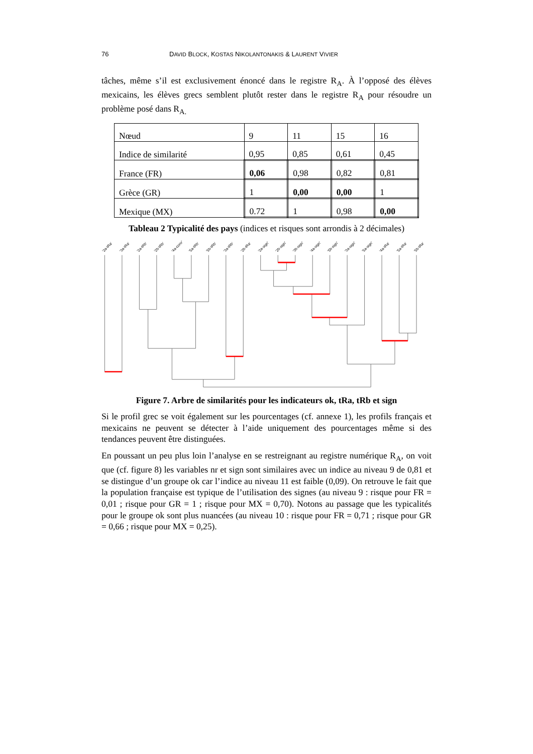76 DAVID BLOCK, KOSTAS NIKOLANTONAKIS & LAURENT VIVIER
tâches, même s’il est exclusivement énoncé dans le registre R<sub>A</sub>. À l’opposé des élèves mexicains, les élèves grecs semblent plutôt rester dans le registre R<sub>A</sub> pour résoudre un problème posé dans R<sub>A.</sub>
| Nœud | 9 | 11 | 15 | 16 |
| Indice de similarité | 0,95 | 0,85 | 0,61 | 0,45 |
| France (FR) | 0,06 | 0,98 | 0,82 | 0,81 |
| Grèce (GR) | 1 | 0,00 | 0,00 | 1 |
| Mexique (MX) | 0.72 | 1 | 0,98 | 0,00 |
Tableau 2 Typicalité des pays (indices et risques sont arrondis à 2 décimales)
'2a-tRa'
'3a-tRa'
'2a-tRb'
'2b-tRb'
'4a-conv'
'5a-tRb'
'5b-tRb'
'3a-tRb'
'2b-tRa'
'2a-sign'
'2b-sign'
'3b-sign'
'4a-sign'
'5b-sign'
'3a-sign'
'5a-sign'
'4a-tRa'
'5a-tRa'
'5b-tRa'
Figure 7. Arbre de similarités pour les indicateurs ok, tRa, tRb et sign
Si le profil grec se voit également sur les pourcentages (cf. annexe 1), les profils français et mexicains ne peuvent se détecter à l’aide uniquement des pourcentages même si des tendances peuvent être distinguées.
En poussant un peu plus loin l’analyse en se restreignant au registre numérique R<sub>A</sub>, on voit que (cf. figure 8) les variables nr et sign sont similaires avec un indice au niveau 9 de 0,81 et se distingue d’un groupe ok car l’indice au niveau 11 est faible (0,09). On retrouve le fait que la population française est typique de l’utilisation des signes (au niveau 9 : risque pour FR = 0,01 ; risque pour GR = 1 ; risque pour MX = 0,70). Notons au passage que les typicalités pour le groupe ok sont plus nuancées (au niveau 10 : risque pour FR = 0,71 ; risque pour GR = 0,66 ; risque pour MX = 0,25).